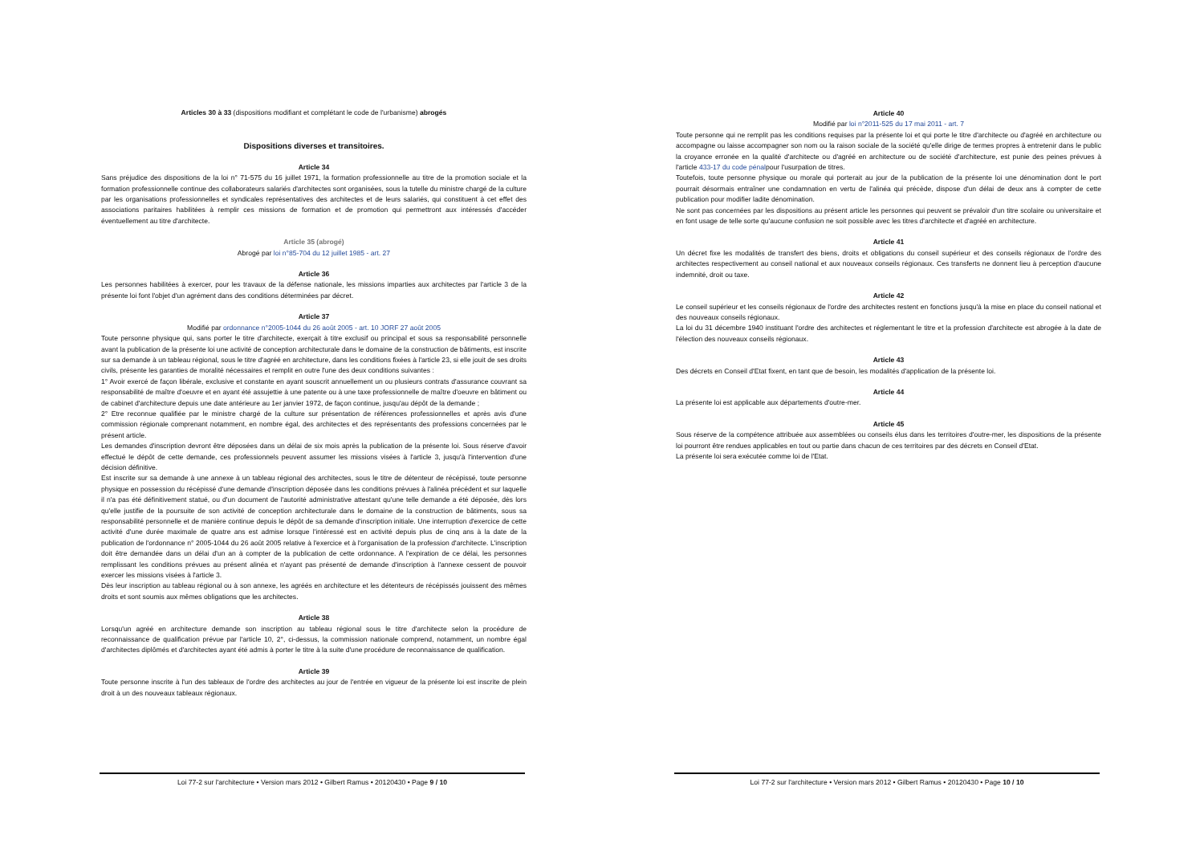Articles 30 à 33 (dispositions modifiant et complétant le code de l'urbanisme) abrogés
Dispositions diverses et transitoires.
Article 34
Sans préjudice des dispositions de la loi n° 71-575 du 16 juillet 1971, la formation professionnelle au titre de la promotion sociale et la formation professionnelle continue des collaborateurs salariés d'architectes sont organisées, sous la tutelle du ministre chargé de la culture par les organisations professionnelles et syndicales représentatives des architectes et de leurs salariés, qui constituent à cet effet des associations paritaires habilitées à remplir ces missions de formation et de promotion qui permettront aux intéressés d'accéder éventuellement au titre d'architecte.
Article 35 (abrogé)
Abrogé par loi n°85-704 du 12 juillet 1985 - art. 27
Article 36
Les personnes habilitées à exercer, pour les travaux de la défense nationale, les missions imparties aux architectes par l'article 3 de la présente loi font l'objet d'un agrément dans des conditions déterminées par décret.
Article 37
Modifié par ordonnance n°2005-1044 du 26 août 2005 - art. 10 JORF 27 août 2005
Toute personne physique qui, sans porter le titre d'architecte, exerçait à titre exclusif ou principal et sous sa responsabilité personnelle avant la publication de la présente loi une activité de conception architecturale dans le domaine de la construction de bâtiments, est inscrite sur sa demande à un tableau régional, sous le titre d'agréé en architecture, dans les conditions fixées à l'article 23, si elle jouit de ses droits civils, présente les garanties de moralité nécessaires et remplit en outre l'une des deux conditions suivantes :
1° Avoir exercé de façon libérale, exclusive et constante en ayant souscrit annuellement un ou plusieurs contrats d'assurance couvrant sa responsabilité de maître d'oeuvre et en ayant été assujettie à une patente ou à une taxe professionnelle de maître d'oeuvre en bâtiment ou de cabinet d'architecture depuis une date antérieure au 1er janvier 1972, de façon continue, jusqu'au dépôt de la demande ;
2° Etre reconnue qualifiée par le ministre chargé de la culture sur présentation de références professionnelles et après avis d'une commission régionale comprenant notamment, en nombre égal, des architectes et des représentants des professions concernées par le présent article.
Les demandes d'inscription devront être déposées dans un délai de six mois après la publication de la présente loi. Sous réserve d'avoir effectué le dépôt de cette demande, ces professionnels peuvent assumer les missions visées à l'article 3, jusqu'à l'intervention d'une décision définitive.
Est inscrite sur sa demande à une annexe à un tableau régional des architectes, sous le titre de détenteur de récépissé, toute personne physique en possession du récépissé d'une demande d'inscription déposée dans les conditions prévues à l'alinéa précédent et sur laquelle il n'a pas été définitivement statué, ou d'un document de l'autorité administrative attestant qu'une telle demande a été déposée, dès lors qu'elle justifie de la poursuite de son activité de conception architecturale dans le domaine de la construction de bâtiments, sous sa responsabilité personnelle et de manière continue depuis le dépôt de sa demande d'inscription initiale. Une interruption d'exercice de cette activité d'une durée maximale de quatre ans est admise lorsque l'intéressé est en activité depuis plus de cinq ans à la date de la publication de l'ordonnance n° 2005-1044 du 26 août 2005 relative à l'exercice et à l'organisation de la profession d'architecte. L'inscription doit être demandée dans un délai d'un an à compter de la publication de cette ordonnance. A l'expiration de ce délai, les personnes remplissant les conditions prévues au présent alinéa et n'ayant pas présenté de demande d'inscription à l'annexe cessent de pouvoir exercer les missions visées à l'article 3.
Dès leur inscription au tableau régional ou à son annexe, les agréés en architecture et les détenteurs de récépissés jouissent des mêmes droits et sont soumis aux mêmes obligations que les architectes.
Article 38
Lorsqu'un agréé en architecture demande son inscription au tableau régional sous le titre d'architecte selon la procédure de reconnaissance de qualification prévue par l'article 10, 2°, ci-dessus, la commission nationale comprend, notamment, un nombre égal d'architectes diplômés et d'architectes ayant été admis à porter le titre à la suite d'une procédure de reconnaissance de qualification.
Article 39
Toute personne inscrite à l'un des tableaux de l'ordre des architectes au jour de l'entrée en vigueur de la présente loi est inscrite de plein droit à un des nouveaux tableaux régionaux.
Loi 77-2 sur l'architecture • Version mars 2012 • Gilbert Ramus • 20120430 • Page 9 / 10
Article 40
Modifié par loi n°2011-525 du 17 mai 2011 - art. 7
Toute personne qui ne remplit pas les conditions requises par la présente loi et qui porte le titre d'architecte ou d'agréé en architecture ou accompagne ou laisse accompagner son nom ou la raison sociale de la société qu'elle dirige de termes propres à entretenir dans le public la croyance erronée en la qualité d'architecte ou d'agréé en architecture ou de société d'architecture, est punie des peines prévues à l'article 433-17 du code pénalpour l'usurpation de titres.
Toutefois, toute personne physique ou morale qui porterait au jour de la publication de la présente loi une dénomination dont le port pourrait désormais entraîner une condamnation en vertu de l'alinéa qui précède, dispose d'un délai de deux ans à compter de cette publication pour modifier ladite dénomination.
Ne sont pas concernées par les dispositions au présent article les personnes qui peuvent se prévaloir d'un titre scolaire ou universitaire et en font usage de telle sorte qu'aucune confusion ne soit possible avec les titres d'architecte et d'agréé en architecture.
Article 41
Un décret fixe les modalités de transfert des biens, droits et obligations du conseil supérieur et des conseils régionaux de l'ordre des architectes respectivement au conseil national et aux nouveaux conseils régionaux. Ces transferts ne donnent lieu à perception d'aucune indemnité, droit ou taxe.
Article 42
Le conseil supérieur et les conseils régionaux de l'ordre des architectes restent en fonctions jusqu'à la mise en place du conseil national et des nouveaux conseils régionaux.
La loi du 31 décembre 1940 instituant l'ordre des architectes et réglementant le titre et la profession d'architecte est abrogée à la date de l'élection des nouveaux conseils régionaux.
Article 43
Des décrets en Conseil d'Etat fixent, en tant que de besoin, les modalités d'application de la présente loi.
Article 44
La présente loi est applicable aux départements d'outre-mer.
Article 45
Sous réserve de la compétence attribuée aux assemblées ou conseils élus dans les territoires d'outre-mer, les dispositions de la présente loi pourront être rendues applicables en tout ou partie dans chacun de ces territoires par des décrets en Conseil d'Etat.
La présente loi sera exécutée comme loi de l'Etat.
Loi 77-2 sur l'architecture • Version mars 2012 • Gilbert Ramus • 20120430 • Page 10 / 10